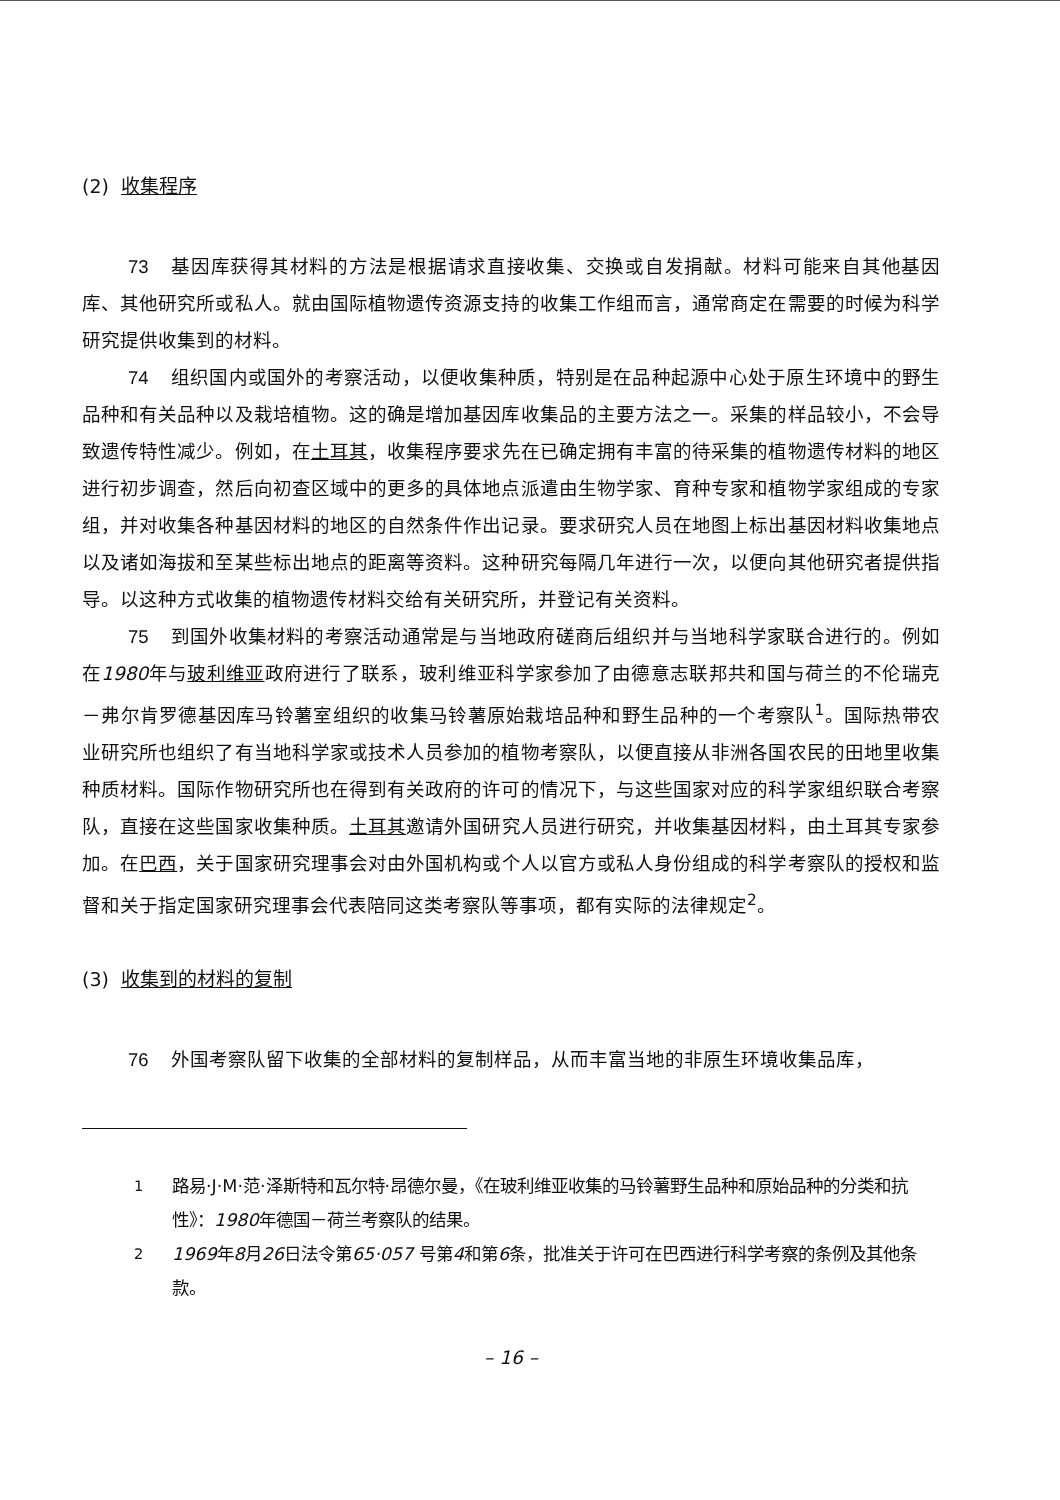(2) 收集程序
73 基因库获得其材料的方法是根据请求直接收集、交换或自发捐献。材料可能来自其他基因库、其他研究所或私人。就由国际植物遗传资源支持的收集工作组而言，通常商定在需要的时候为科学研究提供收集到的材料。
74 组织国内或国外的考察活动，以便收集种质，特别是在品种起源中心处于原生环境中的野生品种和有关品种以及栽培植物。这的确是增加基因库收集品的主要方法之一。采集的样品较小，不会导致遗传特性减少。例如，在土耳其，收集程序要求先在已确定拥有丰富的待采集的植物遗传材料的地区进行初步调查，然后向初查区域中的更多的具体地点派遣由生物学家、育种专家和植物学家组成的专家组，并对收集各种基因材料的地区的自然条件作出记录。要求研究人员在地图上标出基因材料收集地点以及诸如海拔和至某些标出地点的距离等资料。这种研究每隔几年进行一次，以便向其他研究者提供指导。以这种方式收集的植物遗传材料交给有关研究所，并登记有关资料。
75 到国外收集材料的考察活动通常是与当地政府磋商后组织并与当地科学家联合进行的。例如在1980年与玻利维亚政府进行了联系，玻利维亚科学家参加了由德意志联邦共和国与荷兰的不伦瑞克－弗尔肯罗德基因库马铃薯室组织的收集马铃薯原始栽培品种和野生品种的一个考察队<sup>1</sup>。国际热带农业研究所也组织了有当地科学家或技术人员参加的植物考察队，以便直接从非洲各国农民的田地里收集种质材料。国际作物研究所也在得到有关政府的许可的情况下，与这些国家对应的科学家组织联合考察队，直接在这些国家收集种质。土耳其邀请外国研究人员进行研究，并收集基因材料，由土耳其专家参加。在巴西，关于国家研究理事会对由外国机构或个人以官方或私人身份组成的科学考察队的授权和监督和关于指定国家研究理事会代表陪同这类考察队等事项，都有实际的法律规定<sup>2</sup>。
(3) 收集到的材料的复制
76 外国考察队留下收集的全部材料的复制样品，从而丰富当地的非原生环境收集品库，
<sup>1</sup> 路易·J·M·范·泽斯特和瓦尔特·昂德尔曼，《在玻利维亚收集的马铃薯野生品种和原始品种的分类和抗性》：1980年德国－荷兰考察队的结果。
<sup>2</sup> 1969年8月26日法令第65·057 号第4和第6条，批准关于许可在巴西进行科学考察的条例及其他条款。
– 16 –